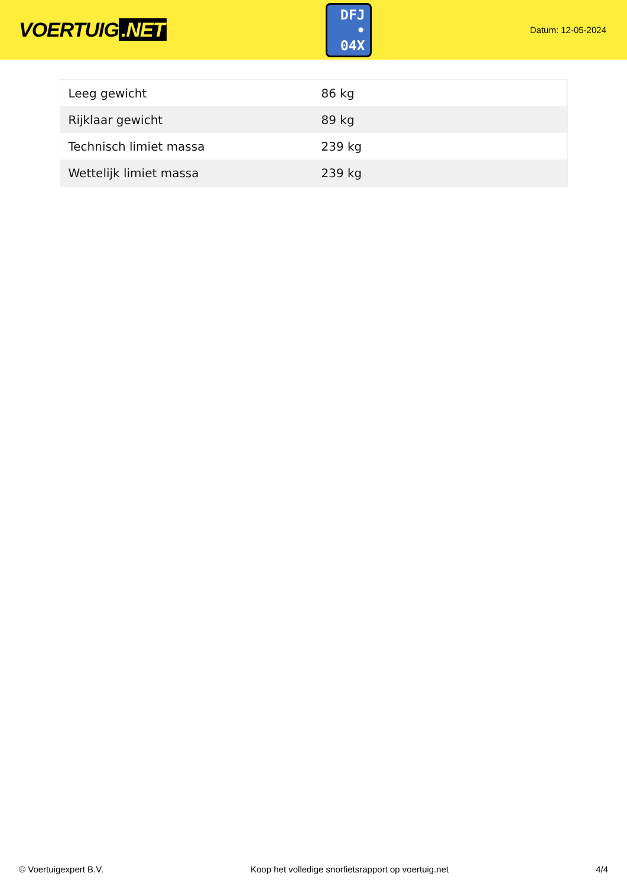VOERTUIG.NET
DFJ
• 04X
Datum: 12-05-2024
| Leeg gewicht | 86 kg |
| Rijklaar gewicht | 89 kg |
| Technisch limiet massa | 239 kg |
| Wettelijk limiet massa | 239 kg |
© Voertuigexpert B.V. Koop het volledige snorfietsrapport op voertuig.net 4/4